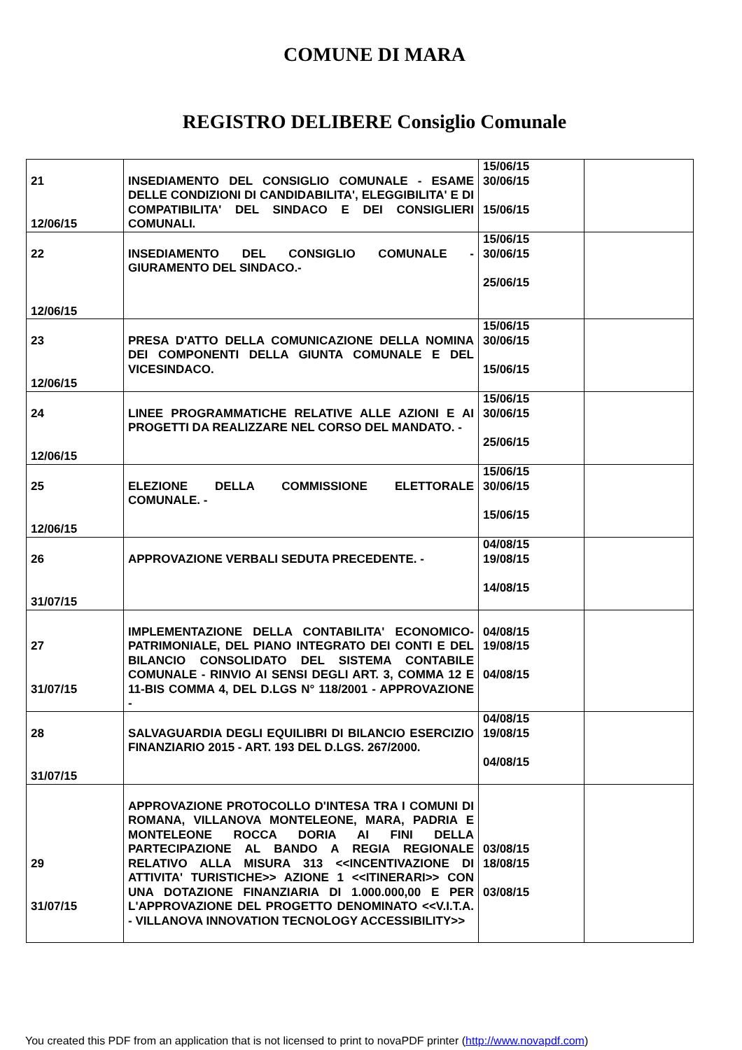COMUNE DI MARA
REGISTRO DELIBERE Consiglio Comunale
| 21 12/06/15 | INSEDIAMENTO DEL CONSIGLIO COMUNALE - ESAME DELLE CONDIZIONI DI CANDIDABILITA', ELEGGIBILITA' E DI COMPATIBILITA' DEL SINDACO E DEI CONSIGLIERI COMUNALI. | 15/06/15 30/06/15 15/06/15 | |
| 22 12/06/15 | INSEDIAMENTO DEL CONSIGLIO COMUNALE - GIURAMENTO DEL SINDACO.- | 15/06/15 30/06/15 25/06/15 | |
| 23 12/06/15 | PRESA D'ATTO DELLA COMUNICAZIONE DELLA NOMINA DEI COMPONENTI DELLA GIUNTA COMUNALE E DEL VICESINDACO. | 15/06/15 30/06/15 15/06/15 | |
| 24 12/06/15 | LINEE PROGRAMMATICHE RELATIVE ALLE AZIONI E AI PROGETTI DA REALIZZARE NEL CORSO DEL MANDATO. - | 15/06/15 30/06/15 25/06/15 | |
| 25 12/06/15 | ELEZIONE DELLA COMMISSIONE ELETTORALE COMUNALE. - | 15/06/15 30/06/15 15/06/15 | |
| 26 31/07/15 | APPROVAZIONE VERBALI SEDUTA PRECEDENTE. - | 04/08/15 19/08/15 14/08/15 | |
| 27 31/07/15 | IMPLEMENTAZIONE DELLA CONTABILITA' ECONOMICO-PATRIMONIALE, DEL PIANO INTEGRATO DEI CONTI E DEL BILANCIO CONSOLIDATO DEL SISTEMA CONTABILE COMUNALE - RINVIO AI SENSI DEGLI ART. 3, COMMA 12 E 11-BIS COMMA 4, DEL D.LGS N° 118/2001 - APPROVAZIONE - | 04/08/15 19/08/15 04/08/15 | |
| 28 31/07/15 | SALVAGUARDIA DEGLI EQUILIBRI DI BILANCIO ESERCIZIO FINANZIARIO 2015 - ART. 193 DEL D.LGS. 267/2000. | 04/08/15 19/08/15 04/08/15 | |
| 29 31/07/15 | APPROVAZIONE PROTOCOLLO D'INTESA TRA I COMUNI DI ROMANA, VILLANOVA MONTELEONE, MARA, PADRIA E MONTELEONE ROCCA DORIA AI FINI DELLA PARTECIPAZIONE AL BANDO A REGIA REGIONALE RELATIVO ALLA MISURA 313 <<INCENTIVAZIONE DI ATTIVITA' TURISTICHE>> AZIONE 1 <<ITINERARI>> CON UNA DOTAZIONE FINANZIARIA DI 1.000.000,00 E PER L'APPROVAZIONE DEL PROGETTO DENOMINATO <<V.I.T.A. - VILLANOVA INNOVATION TECNOLOGY ACCESSIBILITY>> | 03/08/15 18/08/15 03/08/15 | |
You created this PDF from an application that is not licensed to print to novaPDF printer (http://www.novapdf.com)